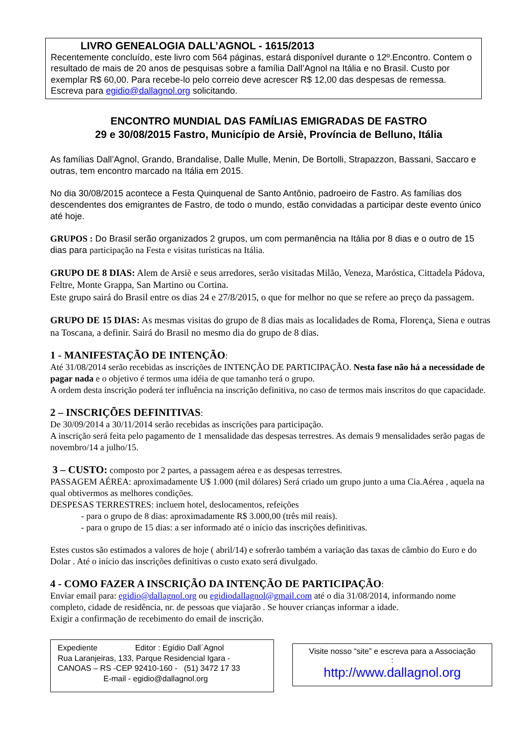LIVRO GENEALOGIA DALL’AGNOL - 1615/2013
Recentemente concluído, este livro com 564 páginas, estará disponível durante o 12º.Encontro. Contem o resultado de mais de 20 anos de pesquisas sobre a família Dall’Agnol na Itália e no Brasil. Custo por exemplar R$ 60,00. Para recebe-lo pelo correio deve acrescer R$ 12,00 das despesas de remessa. Escreva para egidio@dallagnol.org solicitando.
ENCONTRO MUNDIAL DAS FAMÍLIAS EMIGRADAS DE FASTRO
29 e 30/08/2015 Fastro, Município de Arsiè, Província de Belluno, Itália
As famílias Dall’Agnol, Grando, Brandalise, Dalle Mulle, Menin, De Bortolli, Strapazzon, Bassani, Saccaro e outras, tem encontro marcado na Itália em 2015.
No dia 30/08/2015 acontece a Festa Quinquenal de Santo Antônio, padroeiro de Fastro. As famílias dos descendentes dos emigrantes de Fastro, de todo o mundo, estão convidadas a participar deste evento único até hoje.
GRUPOS : Do Brasil serão organizados 2 grupos, um com permanência na Itália por 8 dias e o outro de 15 dias para participação na Festa e visitas turísticas na Itália.
GRUPO DE 8 DIAS: Alem de Arsiè e seus arredores, serão visitadas Milão, Veneza, Maróstica, Cittadela Pádova, Feltre, Monte Grappa, San Martino ou Cortina.
Este grupo sairá do Brasil entre os dias 24 e 27/8/2015, o que for melhor no que se refere ao preço da passagem.
GRUPO DE 15 DIAS: As mesmas visitas do grupo de 8 dias mais as localidades de Roma, Florença, Siena e outras na Toscana, a definir. Sairá do Brasil no mesmo dia do grupo de 8 dias.
1 - MANIFESTAÇÃO DE INTENÇÃO:
Até 31/08/2014 serão recebidas as inscrições de INTENÇÃO DE PARTICIPAÇÃO. Nesta fase não há a necessidade de pagar nada e o objetivo é termos uma idéia de que tamanho terá o grupo.
A ordem desta inscrição poderá ter influência na inscrição definitiva, no caso de termos mais inscritos do que capacidade.
2 – INSCRIÇÕES DEFINITIVAS:
De 30/09/2014 a 30/11/2014 serão recebidas as inscrições para participação.
A inscrição será feita pelo pagamento de 1 mensalidade das despesas terrestres. As demais 9 mensalidades serão pagas de novembro/14 a julho/15.
3 – CUSTO: composto por 2 partes, a passagem aérea e as despesas terrestres.
PASSAGEM AÉREA: aproximadamente U$ 1.000 (mil dólares) Será criado um grupo junto a uma Cia.Aérea , aquela na qual obtivermos as melhores condições.
DESPESAS TERRESTRES: incluem hotel, deslocamentos, refeições
- para o grupo de 8 dias: aproximadamente R$ 3.000,00 (três mil reais).
- para o grupo de 15 dias: a ser informado até o início das inscrições definitivas.
Estes custos são estimados a valores de hoje ( abril/14) e sofrerão também a variação das taxas de câmbio do Euro e do Dolar . Até o início das inscrições definitivas o custo exato será divulgado.
4 - COMO FAZER A INSCRIÇÃO DA INTENÇÃO DE PARTICIPAÇÃO:
Enviar email para: egidio@dallagnol.org ou egidiodallagnol@gmail.com até o dia 31/08/2014, informando nome completo, cidade de residência, nr. de pessoas que viajarão . Se houver crianças informar a idade.
Exigir a confirmação de recebimento do email de inscrição.
Expediente Editor : Egídio Dall´Agnol
Rua Laranjeiras, 133, Parque Residencial Igara -
CANOAS – RS -CEP 92410-160 - (51) 3472 17 33
E-mail - egidio@dallagnol.org
Visite nosso “site” e escreva para a Associação
:
http://www.dallagnol.org